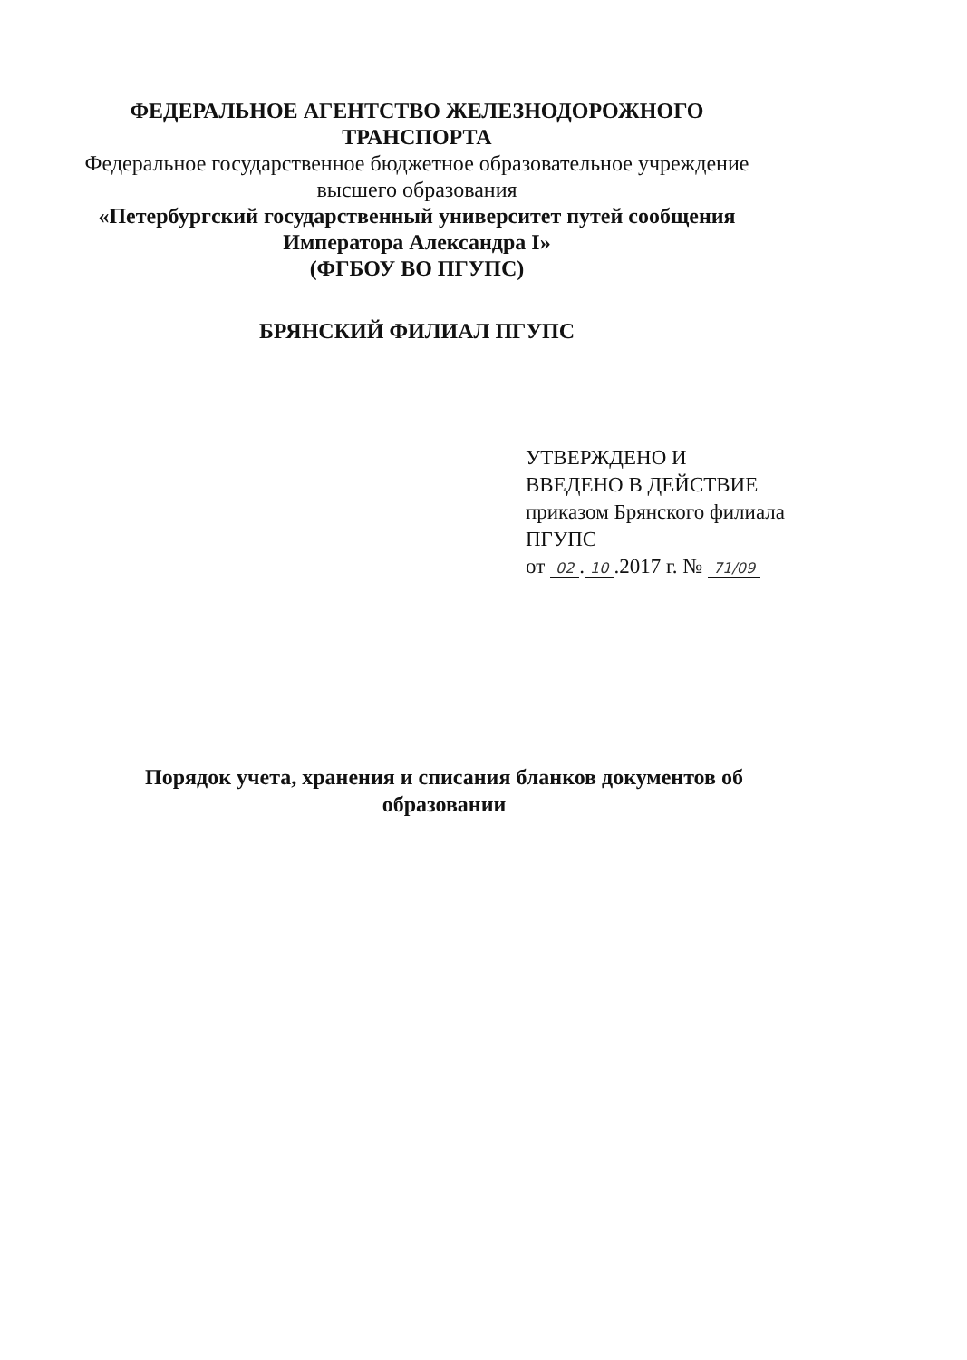ФЕДЕРАЛЬНОЕ АГЕНТСТВО ЖЕЛЕЗНОДОРОЖНОГО
ТРАНСПОРТА
Федеральное государственное бюджетное образовательное учреждение
высшего образования
«Петербургский государственный университет путей сообщения
Императора Александра I»
(ФГБОУ ВО ПГУПС)
БРЯНСКИЙ ФИЛИАЛ ПГУПС
УТВЕРЖДЕНО И
ВВЕДЕНО В ДЕЙСТВИЕ
приказом Брянского филиала
ПГУПС
от 02. 10.2017 г. № 71/09
Порядок учета, хранения и списания бланков документов об образовании